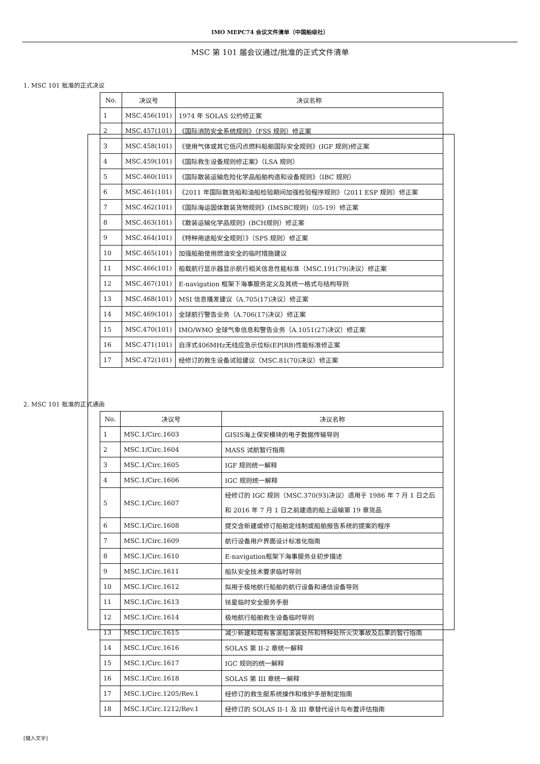IMO MEPC74 会议文件清单（中国船级社）
MSC 第 101 届会议通过/批准的正式文件清单
1. MSC 101 批准的正式决议
| No. | 决议号 | 决议名称 |
| --- | --- | --- |
| 1 | MSC.456(101) | 1974 年 SOLAS 公约修正案 |
| 2 | MSC.457(101) | 《国际消防安全系统规则》（FSS 规则）修正案 |
| 3 | MSC.458(101) | 《使用气体或其它低闪点燃料船舶国际安全规则》(IGF 规则)修正案 |
| 4 | MSC.459(101) | 《国际救生设备规则修正案》（LSA 规则） |
| 5 | MSC.460(101) | 《国际散装运输危险化学品船舶构造和设备规则》（IBC 规则） |
| 6 | MSC.461(101) | 《2011 年国际散货船和油船检验期间加强检验程序规则》（2011 ESP 规则）修正案 |
| 7 | MSC.462(101) | 《国际海运固体散装货物规则》(IMSBC规则)（05-19）修正案 |
| 8 | MSC.463(101) | 《散装运输化学品规则》(BCH规则）修正案 |
| 9 | MSC.464(101) | 《特种用途船安全规则）》（SPS 规则）修正案 |
| 10 | MSC.465(101) | 加强船舶使用燃油安全的临时措施建议 |
| 11 | MSC.466(101) | 船载航行显示器显示航行相关信息性能标准（MSC.191(79)决议）修正案 |
| 12 | MSC.467(101) | E-navigation 框架下海事服务定义及其统一格式与结构导则 |
| 13 | MSC.468(101) | MSI 信息播发建议（A.705(17)决议）修正案 |
| 14 | MSC.469(101) | 全球航行警告业务（A.706(17)决议）修正案 |
| 15 | MSC.470(101) | IMO/WMO 全球气象信息和警告业务（A.1051(27)决议）修正案 |
| 16 | MSC.471(101) | 自浮式406MHz无线应急示位标(EPIRB)性能标准修正案 |
| 17 | MSC.472(101) | 经修订的救生设备试验建议（MSC.81(70)决议）修正案 |
2. MSC 101 批准的正式通函
| No. | 决议号 | 决议名称 |
| --- | --- | --- |
| 1 | MSC.1/Circ.1603 | GISIS海上保安模块的电子数据传输导则 |
| 2 | MSC.1/Circ.1604 | MASS 试航暂行指南 |
| 3 | MSC.1/Circ.1605 | IGF 规则统一解释 |
| 4 | MSC.1/Circ.1606 | IGC 规则统一解释 |
| 5 | MSC.1/Circ.1607 | 经修订的 IGC 规则（MSC.370(93)决议）适用于 1986 年 7 月 1 日之后和 2016 年 7 月 1 日之前建造的船上运输第 19 章货品 |
| 6 | MSC.1/Circ.1608 | 提交含新建或修订船舶定线制或船舶报告系统的提案的程序 |
| 7 | MSC.1/Circ.1609 | 航行设备用户界面设计标准化指南 |
| 8 | MSC.1/Circ.1610 | E-navigation框架下海事服务业初步描述 |
| 9 | MSC.1/Circ.1611 | 船队安全技术要求临时导则 |
| 10 | MSC.1/Circ.1612 | 拟用于极地航行船舶的航行设备和通信设备导则 |
| 11 | MSC.1/Circ.1613 | 铱星临时安全服务手册 |
| 12 | MSC.1/Circ.1614 | 极地航行船舶救生设备临时导则 |
| 13 | MSC.1/Circ.1615 | 减少新建和现有客滚船滚装处所和特种处所火灾事故及后果的暂行指南 |
| 14 | MSC.1/Circ.1616 | SOLAS 第 II-2 章统一解释 |
| 15 | MSC.1/Circ.1617 | IGC 规则的统一解释 |
| 16 | MSC.1/Circ.1618 | SOLAS 第 III 章统一解释 |
| 17 | MSC.1/Circ.1205/Rev.1 | 经修订的救生艇系统操作和维护手册制定指南 |
| 18 | MSC.1/Circ.1212/Rev.1 | 经修订的 SOLAS II-1 及 III 章替代设计与布置评估指南 |
[键入文字]